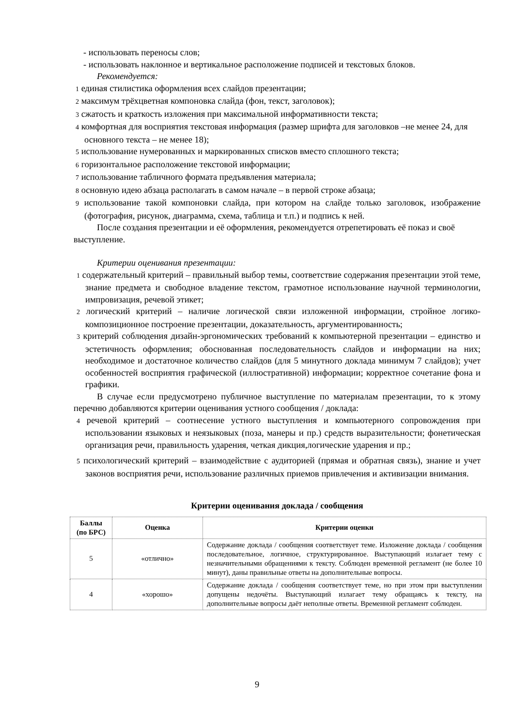- использовать переносы слов;
- использовать наклонное и вертикальное расположение подписей и текстовых блоков.
Рекомендуется:
1 единая стилистика оформления всех слайдов презентации;
2 максимум трёхцветная компоновка слайда (фон, текст, заголовок);
3 сжатость и краткость изложения при максимальной информативности текста;
4 комфортная для восприятия текстовая информация (размер шрифта для заголовков –не менее 24, для основного текста – не менее 18);
5 использование нумерованных и маркированных списков вместо сплошного текста;
6 горизонтальное расположение текстовой информации;
7 использование табличного формата предъявления материала;
8 основную идею абзаца располагать в самом начале – в первой строке абзаца;
9 использование такой компоновки слайда, при котором на слайде только заголовок, изображение (фотография, рисунок, диаграмма, схема, таблица и т.п.) и подпись к ней.
После создания презентации и её оформления, рекомендуется отрепетировать её показ и своё выступление.
Критерии оценивания презентации:
1 содержательный критерий – правильный выбор темы, соответствие содержания презентации этой теме, знание предмета и свободное владение текстом, грамотное использование научной терминологии, импровизация, речевой этикет;
2 логический критерий – наличие логической связи изложенной информации, стройное логико-композиционное построение презентации, доказательность, аргументированность;
3 критерий соблюдения дизайн-эргономических требований к компьютерной презентации – единство и эстетичность оформления; обоснованная последовательность слайдов и информации на них; необходимое и достаточное количество слайдов (для 5 минутного доклада минимум 7 слайдов); учет особенностей восприятия графической (иллюстративной) информации; корректное сочетание фона и графики.
В случае если предусмотрено публичное выступление по материалам презентации, то к этому перечню добавляются критерии оценивания устного сообщения / доклада:
4 речевой критерий – соотнесение устного выступления и компьютерного сопровождения при использовании языковых и неязыковых (поза, манеры и пр.) средств выразительности; фонетическая организация речи, правильность ударения, четкая дикция,логические ударения и пр.;
5 психологический критерий – взаимодействие с аудиторией (прямая и обратная связь), знание и учет законов восприятия речи, использование различных приемов привлечения и активизации внимания.
Критерии оценивания доклада / сообщения
| Баллы (по БРС) | Оценка | Критерии оценки |
| --- | --- | --- |
| 5 | «отлично» | Содержание доклада / сообщения соответствует теме. Изложение доклада / сообщения последовательное, логичное, структурированное. Выступающий излагает тему с незначительными обращениями к тексту. Соблюден временной регламент (не более 10 минут), даны правильные ответы на дополнительные вопросы. |
| 4 | «хорошо» | Содержание доклада / сообщения соответствует теме, но при этом при выступлении допущены недочёты. Выступающий излагает тему обращаясь к тексту, на дополнительные вопросы даёт неполные ответы. Временной регламент соблюден. |
9